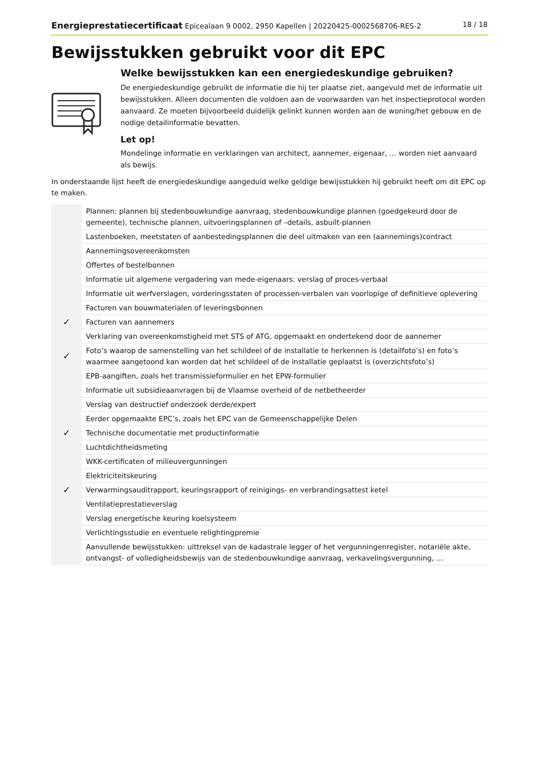Energieprestatiecertificaat Epicealaan 9 0002, 2950 Kapellen | 20220425-0002568706-RES-2 18 / 18
Bewijsstukken gebruikt voor dit EPC
Welke bewijsstukken kan een energiedeskundige gebruiken?
De energiedeskundige gebruikt de informatie die hij ter plaatse ziet, aangevuld met de informatie uit bewijsstukken. Alleen documenten die voldoen aan de voorwaarden van het inspectieprotocol worden aanvaard. Ze moeten bijvoorbeeld duidelijk gelinkt kunnen worden aan de woning/het gebouw en de nodige detailinformatie bevatten.
Let op!
Mondelinge informatie en verklaringen van architect, aannemer, eigenaar, … worden niet aanvaard als bewijs.
In onderstaande lijst heeft de energiedeskundige aangeduid welke geldige bewijsstukken hij gebruikt heeft om dit EPC op te maken.
| | Plannen: plannen bij stedenbouwkundige aanvraag, stedenbouwkundige plannen (goedgekeurd door de gemeente), technische plannen, uitvoeringsplannen of –details, asbuilt-plannen |
| | Lastenboeken, meetstaten of aanbestedingsplannen die deel uitmaken van een (aannemings)contract |
| | Aannemingsovereenkomsten |
| | Offertes of bestelbonnen |
| | Informatie uit algemene vergadering van mede-eigenaars: verslag of proces-verbaal |
| | Informatie uit werfverslagen, vorderingsstaten of processen-verbalen van voorlopige of definitieve oplevering |
| | Facturen van bouwmaterialen of leveringsbonnen |
| ✓ | Facturen van aannemers |
| | Verklaring van overeenkomstigheid met STS of ATG, opgemaakt en ondertekend door de aannemer |
| ✓ | Foto’s waarop de samenstelling van het schildeel of de installatie te herkennen is (detailfoto’s) en foto’s waarmee aangetoond kan worden dat het schildeel of de installatie geplaatst is (overzichtsfoto’s) |
| | EPB-aangiften, zoals het transmissieformulier en het EPW-formulier |
| | Informatie uit subsidieaanvragen bij de Vlaamse overheid of de netbetheerder |
| | Verslag van destructief onderzoek derde/expert |
| | Eerder opgemaakte EPC’s, zoals het EPC van de Gemeenschappelijke Delen |
| ✓ | Technische documentatie met productinformatie |
| | Luchtdichtheidsmeting |
| | WKK-certificaten of milieuvergunningen |
| | Elektriciteitskeuring |
| ✓ | Verwarmingsauditrapport, keuringsrapport of reinigings- en verbrandingsattest ketel |
| | Ventilatieprestatieverslag |
| | Verslag energetische keuring koelsysteem |
| | Verlichtingsstudie en eventuele relightingpremie |
| | Aanvullende bewijsstukken: uittreksel van de kadastrale legger of het vergunningenregister, notariële akte, ontvangst- of volledigheidsbewijs van de stedenbouwkundige aanvraag, verkavelingsvergunning, … |